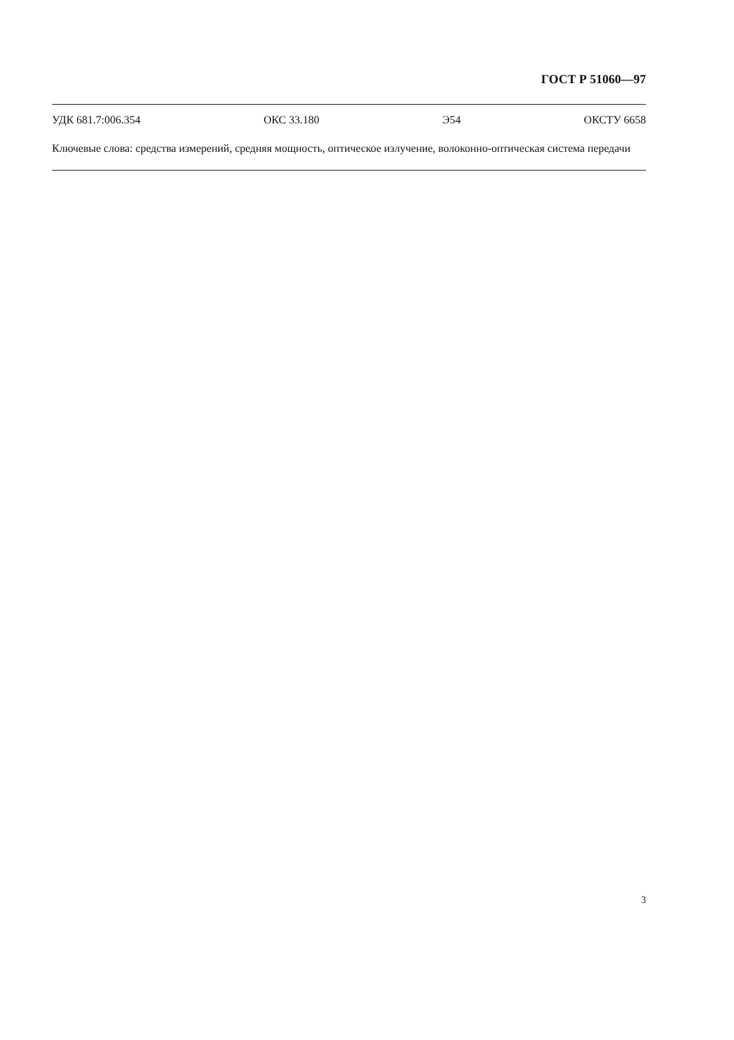ГОСТ Р 51060—97
УДК 681.7:006.354 ОКС 33.180 Э54 ОКСТУ 6658
Ключевые слова: средства измерений, средняя мощность, оптическое излучение, волоконно-оптическая система передачи
3